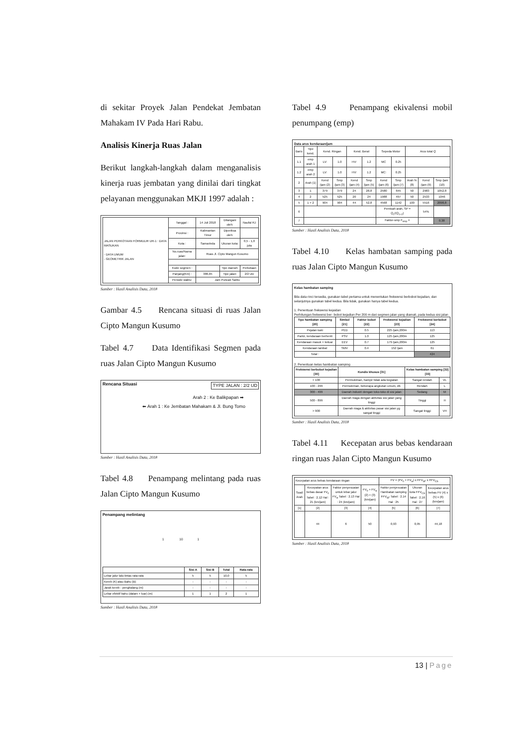di sekitar Proyek Jalan Pendekat Jembatan Mahakam IV Pada Hari Rabu.
Analisis Kinerja Ruas Jalan
Berikut langkah-langkah dalam menganalisis kinerja ruas jembatan yang dinilai dari tingkat pelayanan menggunakan MKJI 1997 adalah :
| JALAN PERKOTAAN FORMULIR UR-1 : DATA MASUKAN - DATA UMUM - GEOMETRIK JALAN | Tanggal : | 14 Juli 2018 | Ditangani oleh: | Naufal RJ |
| | Provinsi : | Kalimantan Timur | Diperiksa oleh: | |
| | Kota : | Samarinda | Ukuran kota: | 0,5 - 1,0 juta |
| | No.ruas/Nama jalan: | Ruas Jl. Cipto Mangun Kusumo | | |
| | Kode segmen : | | Tipe daerah: | Perkotaan |
| | Panjang(Km) : | 386,65 | Tipe jalan: | 2/2 UD |
| | Periode waktu: | Jam Puncak Sabtu | | |
Sumber : Hasil Analisis Data, 2018
Gambar 4.5 Rencana situasi di ruas Jalan Cipto Mangun Kusumo
Tabel 4.7 Data Identifikasi Segmen pada ruas Jalan Cipto Mangun Kusumo
Rencana Situasi TYPE JALAN : 2/2 UD
Arah 2 : Ke Balikpapan ➡
⬅ Arah 1 : Ke Jembatan Mahakam & Jl. Bung Tomo
Sumber : Hasil Analisis Data, 2018
Tabel 4.8 Penampang melintang pada ruas Jalan Cipto Mangun Kusumo
Penampang melintang
1 10 1
| | Sisi A | Sisi B | Total | Rata-rata |
| --- | --- | --- | --- | --- |
| Lebar jalur lalu-lintas rata-rata | 5 | 5 | 10,0 | 5 |
| Kereb (K) atau Bahu (B) | - | - | - | - |
| Jarak kereb - penghalang (m) | - | - | - | - |
| Lebar efektif bahu (dalam + luar) (m) | 1 | 1 | 2 | 1 |
Sumber : Hasil Analisis Data, 2018
Tabel 4.9 Penampang ekivalensi mobil penumpang (emp)
Data arus kendaraan/jam
| Baris | Tipe kend. | Kend. Ringan | | Kend. Berat | | Sepeda Motor | | Arus total Q | | |
| 1.1 | emp arah 1 | LV: | 1.0 | HV: | 1.2 | MC | 0.25 | | | |
| 1.2 | emp arah 2 | LV: | 1.0 | HV: | 1.2 | MC: | 0.25 | | | |
| 2 | Arah (1) | Kend /jam (2) | Smp /jam (3) | Kend /jam (4) | Smp /jam (5) | Kend /jam (6) | Smp /jam (7) | Arah % (8) | Kend /jam (9) | Smp /jam (10) |
| 3 | 1 | 379 | 379 | 24 | 28,8 | 2580 | 645 | 50 | 2983 | 1052,8 |
| 4 | 2 | 525 | 525 | 20 | 24 | 1988 | 497 | 50 | 2533 | 1046 |
| 5 | 1 + 2 | 904 | 904 | 44 | 52,8 | 4568 | 1142 | 100 | 5516 | 2098,8 |
| 6 | | | | | | Pemisah arah, SP = Q<sub>1</sub>/(Q<sub>1+2</sub>) | | | 54% | |
| 7 | | | | | | Faktor-smp F<sub>smp</sub> = | | | | 0.38 |
Sumber : Hasil Analisis Data, 2018
Tabel 4.10 Kelas hambatan samping pada ruas Jalan Cipto Mangun Kusumo
Kelas hambatan samping
Bila data rinci tersedia, gunakan tabel pertama untuk menentukan frekwensi berbobot kejadian, dan selanjutnya gunakan tabel kedua. Bila tidak, gunakan hanya tabel kedua.
1. Penentuan frekwensi kejaidan
Perhitungan frekwensi ber- bobot kejadian Per 200 m dari segmen jalan yang diamati, pada kedua sisi jalan
| Tipe hambatan samping [20] | Simbol [21] | Faktor bobot [22] | Frekwensi kejadian [23] | Frekwensi berbobot [24] |
| --- | --- | --- | --- | --- |
| Pejalan kaki | PED | 0.5 | 225 /jam,200m | 113 |
| Parkir, kendaraan berhenti | PSV | 1.0 | 125 /jam,200m | 125 |
| Kendaraan masuk + keluar | EEV | 0.7 | 179 /jam,200m | 125 |
| Kendaraan lambat | SMV | 0.4 | 152 /jam | 61 |
| Total : | | | | 424 |
2. Penentuan kelas hambatan samping
| Frekwensi berbobot kejadian [30] | Kondis khusus [31] | Kelas hambatan samping [32] [33] | |
| --- | --- | --- | --- |
| < 100 | Permukiman, hampir tidak ada kegiatan | Sangat rendah | VL |
| 100 - 299 | Permukiman, beberapa angkutan umum, dll. | Rendah | L |
| 300 - 499 | Daerah industri dengan toko-toko di sisi jalan | Sedang | M |
| 500 - 899 | Daerah niaga dengan aktivitas sisi jalan yang tinggi | Tinggi | H |
| > 900 | Daerah niaga & aktivitas pasar sisi jalan yg sangat tinggi | Sangat tinggi | VH |
Sumber : Hasil Analisis Data, 2018
Tabel 4.11 Kecepatan arus bebas kendaraan ringan ruas Jalan Cipto Mangun Kusumo
| Kecepatan arus bebas kendaraan ringan | | | | FV = (FV<sub>0</sub> + FV<sub>w</sub>) x FFV<sub>SF</sub> x FFV<sub>CS</sub> | | |
| Soal/ Arah | Kecepatan arus bebas dasar FV<sub>0</sub> Tabel : 2.12 Hal : 21 (km/jam) | Faktor penyesuaian untuk lebar jalur FV<sub>w</sub> Tabel : 2.13 Hal : 24 (km/jam) | FV<sub>0</sub> + FV<sub>w</sub> (2) + (3) (km/jam) | Faktor penyesuaian Hambatan samping FFV<sub>SF</sub> Tabel : 2.14 Hal : 25 | Ukuran kota FFV<sub>CS</sub> Tabel : 2.16 Hal : 27 | Kecepatan arus bebas FV (4) x (5) x (6) (km/jam) |
| [1] | [2] | [3] | [4] | [5] | [6] | [7] |
| | 44 | 6 | 50 | 0,93 | 0,95 | 44,18 |
Sumber : Hasil Analisis Data, 2018
13 | Page